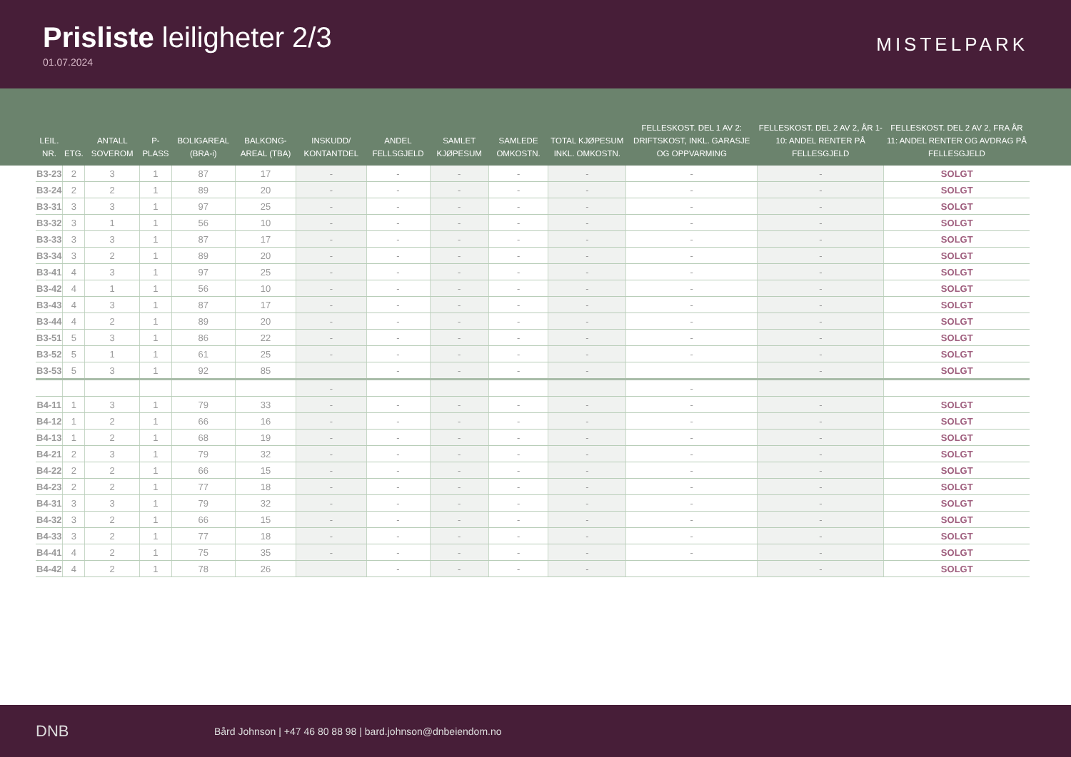Prisliste leiligheter 2/3
01.07.2024
MISTELPARK
| LEIL. NR. | ETG. | ANTALL SOVEROM | P-PLASS | BOLIGAREAL (BRA-i) | BALKONG-AREAL (TBA) | INSKUDD/ KONTANTDEL | ANDEL FELLSGJELD | SAMLET KJØPESUM | SAMLEDE OMKOSTN. | TOTAL KJØPESUM INKL. OMKOSTN. | FELLESKOST. DEL 1 AV 2: DRIFTSKOST, INKL. GARASJE OG OPPVARMING | FELLESKOST. DEL 2 AV 2, ÅR 1-10: ANDEL RENTER PÅ FELLESGJELD | FELLESKOST. DEL 2 AV 2, FRA ÅR 11: ANDEL RENTER OG AVDRAG PÅ FELLESGJELD |
| --- | --- | --- | --- | --- | --- | --- | --- | --- | --- | --- | --- | --- | --- |
| B3-23 | 2 | 3 | 1 | 87 | 17 | - | - | - | - | - | - | - | SOLGT |
| B3-24 | 2 | 2 | 1 | 89 | 20 | - | - | - | - | - | - | - | SOLGT |
| B3-31 | 3 | 3 | 1 | 97 | 25 | - | - | - | - | - | - | - | SOLGT |
| B3-32 | 3 | 1 | 1 | 56 | 10 | - | - | - | - | - | - | - | SOLGT |
| B3-33 | 3 | 3 | 1 | 87 | 17 | - | - | - | - | - | - | - | SOLGT |
| B3-34 | 3 | 2 | 1 | 89 | 20 | - | - | - | - | - | - | - | SOLGT |
| B3-41 | 4 | 3 | 1 | 97 | 25 | - | - | - | - | - | - | - | SOLGT |
| B3-42 | 4 | 1 | 1 | 56 | 10 | - | - | - | - | - | - | - | SOLGT |
| B3-43 | 4 | 3 | 1 | 87 | 17 | - | - | - | - | - | - | - | SOLGT |
| B3-44 | 4 | 2 | 1 | 89 | 20 | - | - | - | - | - | - | - | SOLGT |
| B3-51 | 5 | 3 | 1 | 86 | 22 | - | - | - | - | - | - | - | SOLGT |
| B3-52 | 5 | 1 | 1 | 61 | 25 | - | - | - | - | - | - | - | SOLGT |
| B3-53 | 5 | 3 | 1 | 92 | 85 | | - | - | - | - | | - | SOLGT |
| | | | | | | - | | | | | - | | |
| B4-11 | 1 | 3 | 1 | 79 | 33 | - | - | - | - | - | - | - | SOLGT |
| B4-12 | 1 | 2 | 1 | 66 | 16 | - | - | - | - | - | - | - | SOLGT |
| B4-13 | 1 | 2 | 1 | 68 | 19 | - | - | - | - | - | - | - | SOLGT |
| B4-21 | 2 | 3 | 1 | 79 | 32 | - | - | - | - | - | - | - | SOLGT |
| B4-22 | 2 | 2 | 1 | 66 | 15 | - | - | - | - | - | - | - | SOLGT |
| B4-23 | 2 | 2 | 1 | 77 | 18 | - | - | - | - | - | - | - | SOLGT |
| B4-31 | 3 | 3 | 1 | 79 | 32 | - | - | - | - | - | - | - | SOLGT |
| B4-32 | 3 | 2 | 1 | 66 | 15 | - | - | - | - | - | - | - | SOLGT |
| B4-33 | 3 | 2 | 1 | 77 | 18 | - | - | - | - | - | - | - | SOLGT |
| B4-41 | 4 | 2 | 1 | 75 | 35 | - | - | - | - | - | - | - | SOLGT |
| B4-42 | 4 | 2 | 1 | 78 | 26 | | - | - | - | - | | - | SOLGT |
DNB Bård Johnson | +47 46 80 88 98 | bard.johnson@dnbeiendom.no